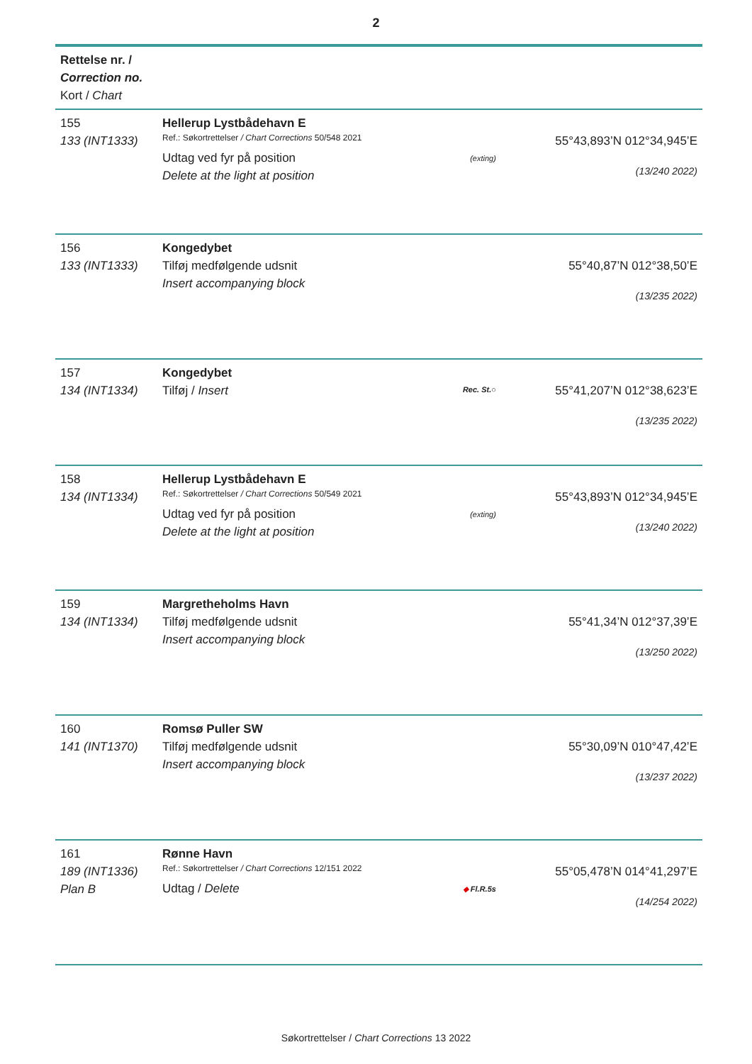2
| Rettelse nr. / Correction no. Kort / Chart | | | |
| 155 133 (INT1333) | Hellerup Lystbådehavn E Ref.: Søkortrettelser / Chart Corrections 50/548 2021 Udtag ved fyr på position Delete at the light at position | (exting) | 55°43,893’N 012°34,945’E (13/240 2022) |
| 156 133 (INT1333) | Kongedybet Tilføj medfølgende udsnit Insert accompanying block | | 55°40,87’N 012°38,50’E (13/235 2022) |
| 157 134 (INT1334) | Kongedybet Tilføj / Insert | Rec. St. ○ | 55°41,207’N 012°38,623’E (13/235 2022) |
| 158 134 (INT1334) | Hellerup Lystbådehavn E Ref.: Søkortrettelser / Chart Corrections 50/549 2021 Udtag ved fyr på position Delete at the light at position | (exting) | 55°43,893’N 012°34,945’E (13/240 2022) |
| 159 134 (INT1334) | Margretheholms Havn Tilføj medfølgende udsnit Insert accompanying block | | 55°41,34’N 012°37,39’E (13/250 2022) |
| 160 141 (INT1370) | Romsø Puller SW Tilføj medfølgende udsnit Insert accompanying block | | 55°30,09’N 010°47,42’E (13/237 2022) |
| 161 189 (INT1336) Plan B | Rønne Havn Ref.: Søkortrettelser / Chart Corrections 12/151 2022 Udtag / Delete | ◆ Fl.R.5s | 55°05,478’N 014°41,297’E (14/254 2022) |
Søkortrettelser / Chart Corrections 13 2022